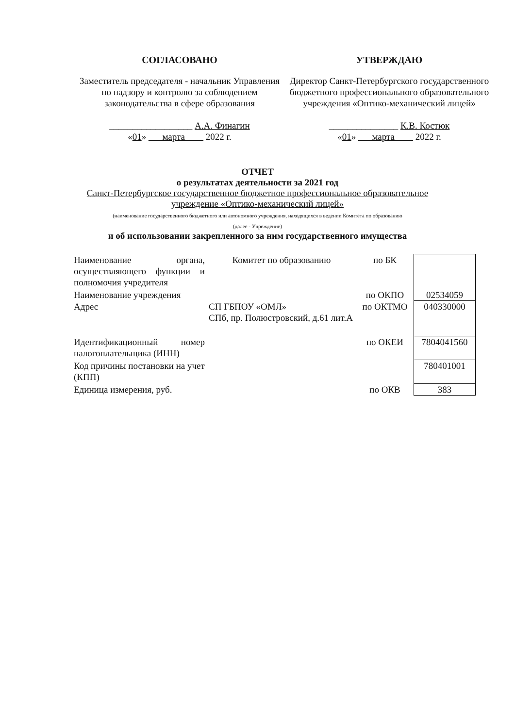СОГЛАСОВАНО
Заместитель председателя - начальник Управления по надзору и контролю за соблюдением законодательства в сфере образования
__________________ А.А. Финагин
«01» ___марта____ 2022 г.
УТВЕРЖДАЮ
Директор Санкт-Петербургского государственного бюджетного профессионального образовательного учреждения «Оптико-механический лицей»
_______________ К.В. Костюк
«01» ___марта____ 2022 г.
ОТЧЕТ
о результатах деятельности за 2021 год
Санкт-Петербургское государственное бюджетное профессиональное образовательное
учреждение «Оптико-механический лицей»
(наименование государственного бюджетного или автономного учреждения, находящихся в ведении Комитета по образованию
(далее - Учреждение)
и об использовании закрепленного за ним государственного имущества
| Наименование органа, осуществляющего функции и полномочия учредителя | Комитет по образованию | по БК | |
| Наименование учреждения | | по ОКПО | 02534059 |
| Адрес | СП ГБПОУ «ОМЛ» СПб, пр. Полюстровский, д.61 лит.А | по ОКТМО | 040330000 |
| Идентификационный номер налогоплательщика (ИНН) | | по ОКЕИ | 7804041560 |
| Код причины постановки на учет (КПП) | | | 780401001 |
| Единица измерения, руб. | | по ОКВ | 383 |